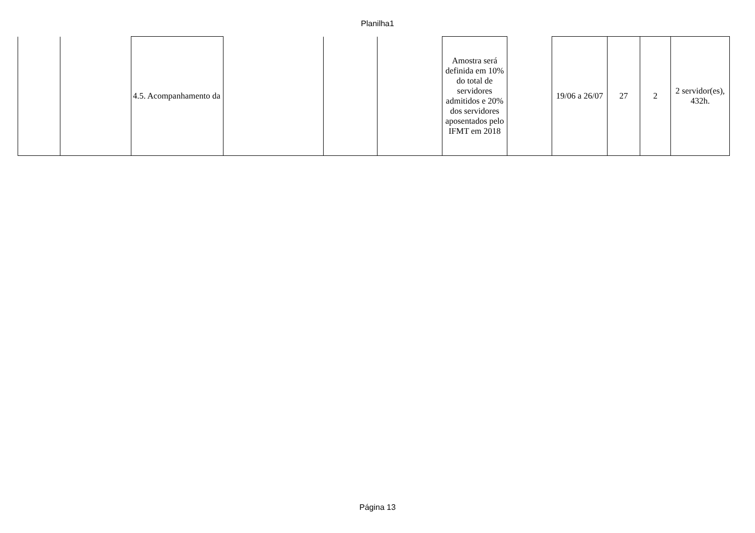Planilha1
| | | 4.5. Acompanhamento da | | | | Amostra será definida em 10% do total de servidores admitidos e 20% dos servidores aposentados pelo IFMT em 2018 | | 19/06 a 26/07 | 27 | 2 | 2 servidor(es), 432h. |
Página 13